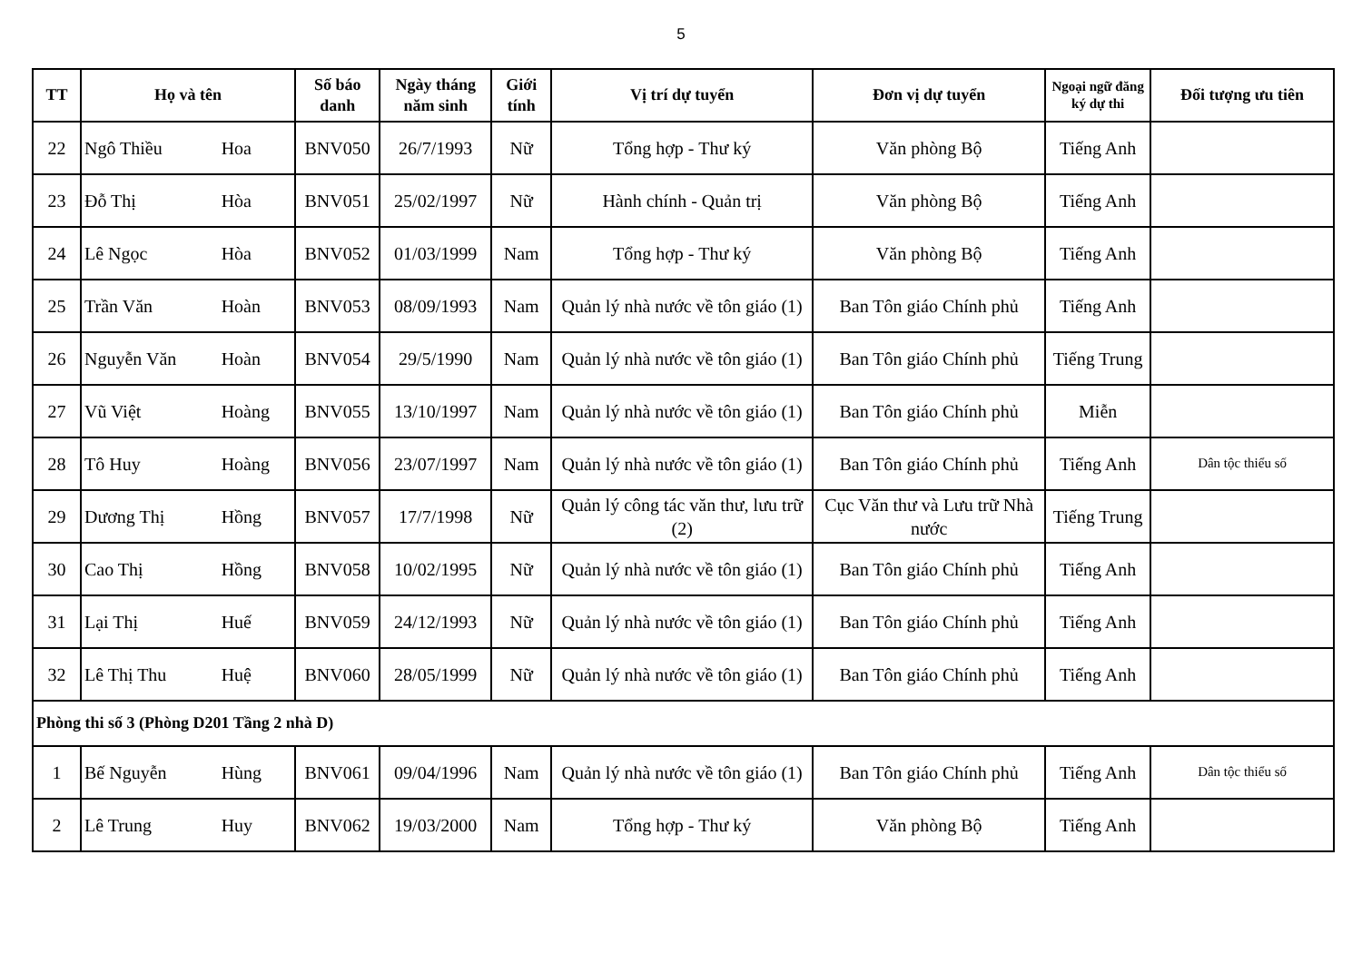5
| TT | Họ và tên | | Số báo danh | Ngày tháng năm sinh | Giới tính | Vị trí dự tuyển | Đơn vị dự tuyển | Ngoại ngữ đăng ký dự thi | Đối tượng ưu tiên |
| --- | --- | --- | --- | --- | --- | --- | --- | --- | --- |
| 22 | Ngô Thiều | Hoa | BNV050 | 26/7/1993 | Nữ | Tổng hợp - Thư ký | Văn phòng Bộ | Tiếng Anh | |
| 23 | Đỗ Thị | Hòa | BNV051 | 25/02/1997 | Nữ | Hành chính - Quản trị | Văn phòng Bộ | Tiếng Anh | |
| 24 | Lê Ngọc | Hòa | BNV052 | 01/03/1999 | Nam | Tổng hợp - Thư ký | Văn phòng Bộ | Tiếng Anh | |
| 25 | Trần Văn | Hoàn | BNV053 | 08/09/1993 | Nam | Quản lý nhà nước về tôn giáo (1) | Ban Tôn giáo Chính phủ | Tiếng Anh | |
| 26 | Nguyễn Văn | Hoàn | BNV054 | 29/5/1990 | Nam | Quản lý nhà nước về tôn giáo (1) | Ban Tôn giáo Chính phủ | Tiếng Trung | |
| 27 | Vũ Việt | Hoàng | BNV055 | 13/10/1997 | Nam | Quản lý nhà nước về tôn giáo (1) | Ban Tôn giáo Chính phủ | Miễn | |
| 28 | Tô Huy | Hoàng | BNV056 | 23/07/1997 | Nam | Quản lý nhà nước về tôn giáo (1) | Ban Tôn giáo Chính phủ | Tiếng Anh | Dân tộc thiểu số |
| 29 | Dương Thị | Hồng | BNV057 | 17/7/1998 | Nữ | Quản lý công tác văn thư, lưu trữ (2) | Cục Văn thư và Lưu trữ Nhà nước | Tiếng Trung | |
| 30 | Cao Thị | Hồng | BNV058 | 10/02/1995 | Nữ | Quản lý nhà nước về tôn giáo (1) | Ban Tôn giáo Chính phủ | Tiếng Anh | |
| 31 | Lại Thị | Huế | BNV059 | 24/12/1993 | Nữ | Quản lý nhà nước về tôn giáo (1) | Ban Tôn giáo Chính phủ | Tiếng Anh | |
| 32 | Lê Thị Thu | Huệ | BNV060 | 28/05/1999 | Nữ | Quản lý nhà nước về tôn giáo (1) | Ban Tôn giáo Chính phủ | Tiếng Anh | |
| Phòng thi số 3 (Phòng D201 Tầng 2 nhà D) | | | | | | | | | |
| 1 | Bế Nguyễn | Hùng | BNV061 | 09/04/1996 | Nam | Quản lý nhà nước về tôn giáo (1) | Ban Tôn giáo Chính phủ | Tiếng Anh | Dân tộc thiểu số |
| 2 | Lê Trung | Huy | BNV062 | 19/03/2000 | Nam | Tổng hợp - Thư ký | Văn phòng Bộ | Tiếng Anh | |